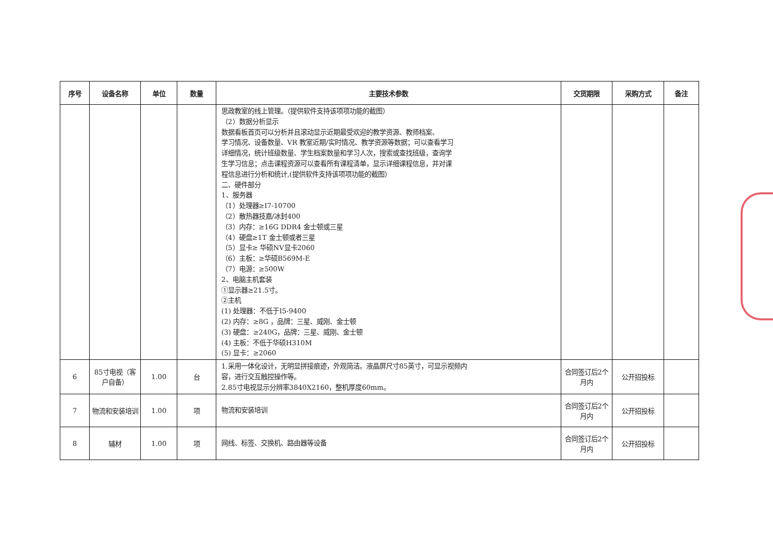| 序号 | 设备名称 | 单位 | 数量 | 主要技术参数 | 交货期限 | 采购方式 | 备注 |
| --- | --- | --- | --- | --- | --- | --- | --- |
| | | | | 思政教室的线上管理。（提供软件支持该项项功能的截图） （2）数据分析显示 数据看板首页可以分析并且滚动显示近期最受欢迎的教学资源、教师档案、 学习情况、设备数量、VR 教室近期/实时情况、教学资源等数据；可以查看学习 详细情况，统计班级数量、学生档案数量和学习人次，搜索或查找班级，查询学 生学习信息；点击课程资源可以查看所有课程清单，显示详细课程信息，并对课 程信息进行分析和统计,(提供软件支持该项项功能的截图） 二、硬件部分 1、服务器 （1）处理器≥I7-10700 （2）散热器技嘉/冰封400 （3）内存：≥16G DDR4 金士顿或三星 （4）硬盘≥1T 金士顿或者三星 （5）显卡≥ 华硕NV显卡2060 （6）主板：≥华硕B569M-E （7）电源：≥500W 2、电脑主机套装 ①显示器≥21.5寸。 ②主机 (1) 处理器：不低于I5-9400 (2) 内存：≥8G ，品牌：三星、威刚、金士顿 (3) 硬盘：≥240G，品牌：三星、威刚、金士顿 (4) 主板：不低于华硕H310M (5) 显卡：≥2060 | | | |
| 6 | 85寸电视（客户自备） | 1.00 | 台 | 1.采用一体化设计，无明显拼接痕迹，外观简洁。液晶屏尺寸85英寸，可显示视频内 容，进行交互触控操作等。 2.85寸电视显示分辨率3840X2160，整机厚度60mm。 | 合同签订后2个月内 | 公开招投标 | |
| 7 | 物流和安装培训 | 1.00 | 项 | 物流和安装培训 | 合同签订后2个月内 | 公开招投标 | |
| 8 | 辅材 | 1.00 | 项 | 网线、标签、交换机、路由器等设备 | 合同签订后2个月内 | 公开招投标 | |